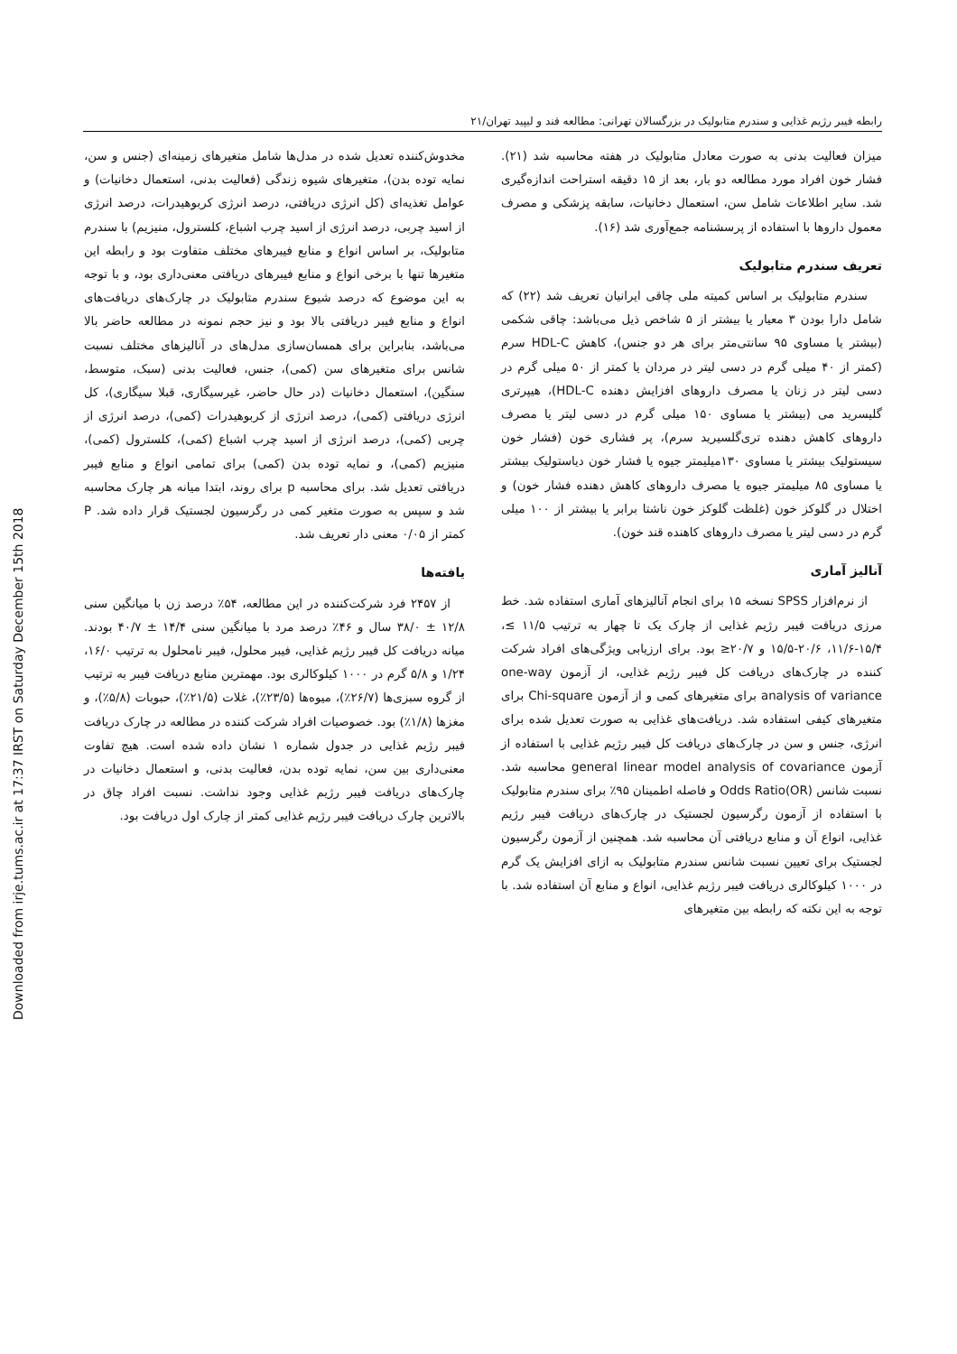Downloaded from irje.tums.ac.ir at 17:37 IRST on Saturday December 15th 2018
رابطه فیبر رژیم غذایی و سندرم متابولیک در بزرگسالان تهرانی: مطالعه قند و لیپید تهران/۲۱
میزان فعالیت بدنی به صورت معادل متابولیک در هفته محاسبه شد (۲۱). فشار خون افراد مورد مطالعه دو بار، بعد از ۱۵ دقیقه استراحت اندازه‌گیری شد. سایر اطلاعات شامل سن، استعمال دخانیات، سابقه پزشکی و مصرف معمول داروها با استفاده از پرسشنامه جمع‌آوری شد (۱۶).
تعریف سندرم متابولیک
سندرم متابولیک بر اساس کمیته ملی چاقی ایرانیان تعریف شد (۲۲) که شامل دارا بودن ۳ معیار یا بیشتر از ۵ شاخص ذیل می‌باشد: چاقی شکمی (بیشتر یا مساوی ۹۵ سانتی‌متر برای هر دو جنس)، کاهش HDL-C سرم (کمتر از ۴۰ میلی گرم در دسی لیتر در مردان یا کمتر از ۵۰ میلی گرم در دسی لیتر در زنان یا مصرف داروهای افزایش دهنده HDL-C)، هیپرتری گلیسرید می (بیشتر یا مساوی ۱۵۰ میلی گرم در دسی لیتر یا مصرف داروهای کاهش دهنده تری‌گلسیرید سرم)، پر فشاری خون (فشار خون سیستولیک بیشتر یا مساوی ۱۳۰میلیمتر جیوه یا فشار خون دیاستولیک بیشتر یا مساوی ۸۵ میلیمتر جیوه یا مصرف داروهای کاهش دهنده فشار خون) و اختلال در گلوکز خون (غلظت گلوکز خون ناشتا برابر یا بیشتر از ۱۰۰ میلی گرم در دسی لیتر یا مصرف داروهای کاهنده قند خون).
آنالیز آماری
از نرم‌افزار SPSS نسخه ۱۵ برای انجام آنالیزهای آماری استفاده شد. خط مرزی دریافت فیبر رژیم غذایی از چارک یک تا چهار به ترتیب ۱۱/۵ ≥، ۱۵/۴-۱۱/۶، ۲۰/۶-۱۵/۵ و ۲۰/۷≤ بود. برای ارزیابی ویژگی‌های افراد شرکت کننده در چارک‌های دریافت کل فیبر رژیم غذایی، از آزمون one-way analysis of variance برای متغیرهای کمی و از آزمون Chi-square برای متغیرهای کیفی استفاده شد. دریافت‌های غذایی به صورت تعدیل شده برای انرژی، جنس و سن در چارک‌های دریافت کل فیبر رژیم غذایی با استفاده از آزمون general linear model analysis of covariance محاسبه شد. نسبت شانس Odds Ratio(OR) و فاصله اطمینان ۹۵٪ برای سندرم متابولیک با استفاده از آزمون رگرسیون لجستیک در چارک‌های دریافت فیبر رژیم غذایی، انواع آن و منابع دریافتی آن محاسبه شد. همچنین از آزمون رگرسیون لجستیک برای تعیین نسبت شانس سندرم متابولیک به ازای افزایش یک گرم در ۱۰۰۰ کیلوکالری دریافت فیبر رژیم غذایی، انواع و منابع آن استفاده شد. با توجه به این نکته که رابطه بین متغیرهای
مخدوش‌کننده تعدیل شده در مدل‌ها شامل متغیرهای زمینه‌ای (جنس و سن، نمایه توده بدن)، متغیرهای شیوه زندگی (فعالیت بدنی، استعمال دخانیات) و عوامل تغذیه‌ای (کل انرژی دریافتی، درصد انرژی کربوهیدرات، درصد انرژی از اسید چربی، درصد انرژی از اسید چرب اشباع، کلسترول، منیزیم) با سندرم متابولیک، بر اساس انواع و منابع فیبرهای مختلف متفاوت بود و رابطه این متغیرها تنها با برخی انواع و منابع فیبرهای دریافتی معنی‌داری بود، و با توجه به این موضوع که درصد شیوع سندرم متابولیک در چارک‌های دریافت‌های انواع و منابع فیبر دریافتی بالا بود و نیز حجم نمونه در مطالعه حاضر بالا می‌باشد، بنابراین برای همسان‌سازی مدل‌های در آنالیزهای مختلف نسبت شانس برای متغیرهای سن (کمی)، جنس، فعالیت بدنی (سبک، متوسط، سنگین)، استعمال دخانیات (در حال حاضر، غیرسیگاری، قبلا سیگاری)، کل انرژی دریافتی (کمی)، درصد انرژی از کربوهیدرات (کمی)، درصد انرژی از چربی (کمی)، درصد انرژی از اسید چرب اشباع (کمی)، کلسترول (کمی)، منیزیم (کمی)، و نمایه توده بدن (کمی) برای تمامی انواع و منابع فیبر دریافتی تعدیل شد. برای محاسبه p برای روند، ابتدا میانه هر چارک محاسبه شد و سپس به صورت متغیر کمی در رگرسیون لجستیک قرار داده شد. P کمتر از ۰/۰۵ معنی دار تعریف شد.
یافته‌ها
از ۲۴۵۷ فرد شرکت‌کننده در این مطالعه، ۵۴٪ درصد زن با میانگین سنی ۱۲/۸ ± ۳۸/۰ سال و ۴۶٪ درصد مرد با میانگین سنی ۱۴/۴ ± ۴۰/۷ بودند. میانه دریافت کل فیبر رژیم غذایی، فیبر محلول، فیبر نامحلول به ترتیب ۱۶/۰، ۱/۲۴ و ۵/۸ گرم در ۱۰۰۰ کیلوکالری بود. مهمترین منابع دریافت فیبر به ترتیب از گروه سبزی‌ها (۲۶/۷٪)، میوه‌ها (۲۳/۵٪)، غلات (۲۱/۵٪)، حبوبات (۵/۸٪)، و مغزها (۱/۸٪) بود. خصوصیات افراد شرکت کننده در مطالعه در چارک دریافت فیبر رژیم غذایی در جدول شماره ۱ نشان داده شده است. هیچ تفاوت معنی‌داری بین سن، نمایه توده بدن، فعالیت بدنی، و استعمال دخانیات در چارک‌های دریافت فیبر رژیم غذایی وجود نداشت. نسبت افراد چاق در بالاترین چارک دریافت فیبر رژیم غذایی کمتر از چارک اول دریافت بود.